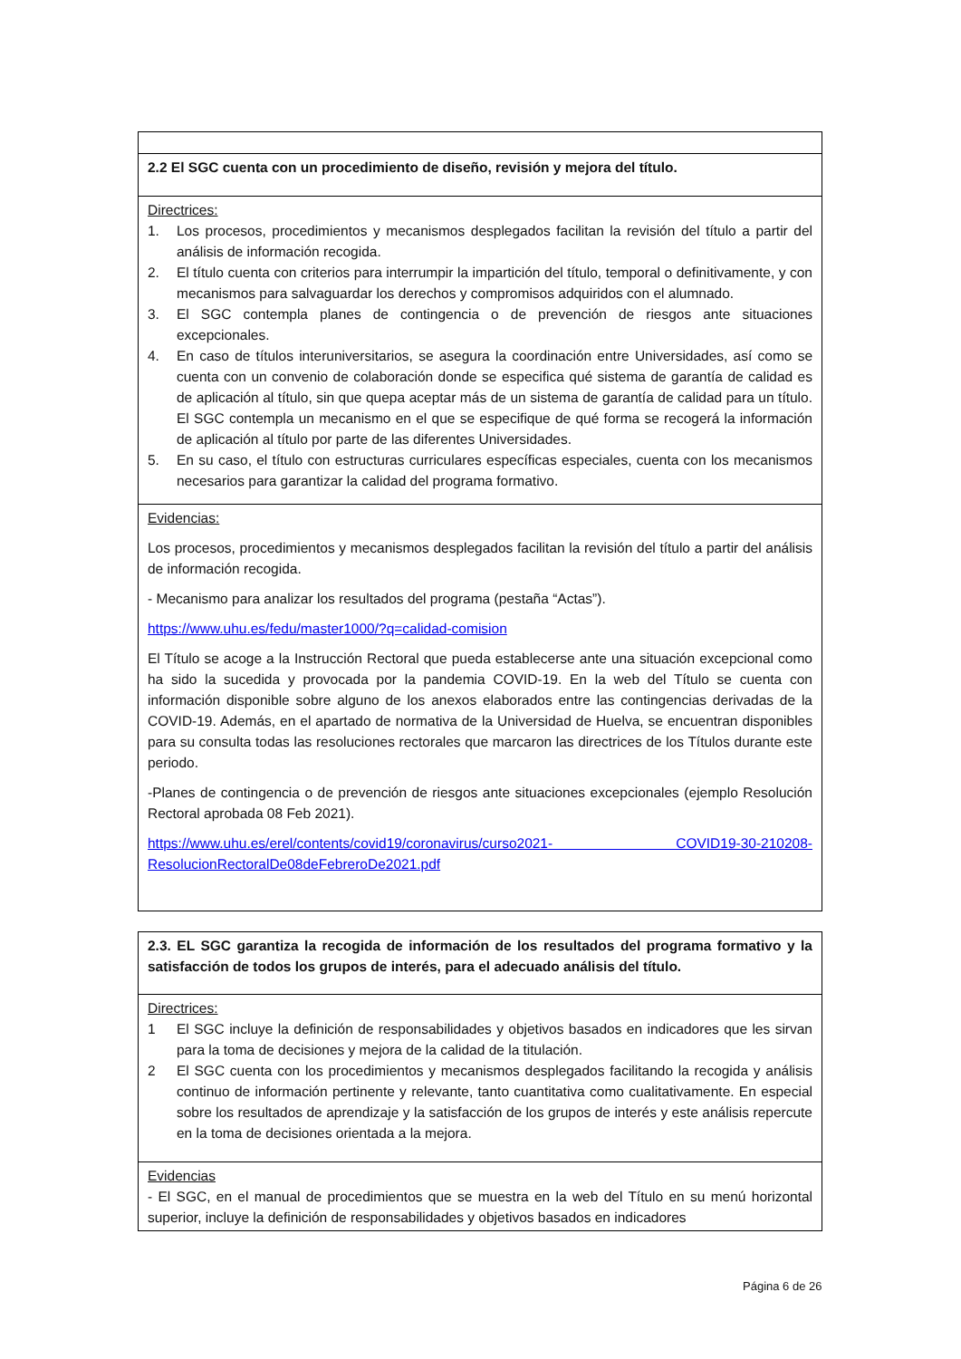| 2.2 El SGC cuenta con un procedimiento de diseño, revisión y mejora del título. |
| Directrices: 1. Los procesos, procedimientos y mecanismos desplegados facilitan la revisión del título a partir del análisis de información recogida. 2. El título cuenta con criterios para interrumpir la impartición del título, temporal o definitivamente, y con mecanismos para salvaguardar los derechos y compromisos adquiridos con el alumnado. 3. El SGC contempla planes de contingencia o de prevención de riesgos ante situaciones excepcionales. 4. En caso de títulos interuniversitarios, se asegura la coordinación entre Universidades, así como se cuenta con un convenio de colaboración donde se especifica qué sistema de garantía de calidad es de aplicación al título, sin que quepa aceptar más de un sistema de garantía de calidad para un título. El SGC contempla un mecanismo en el que se especifique de qué forma se recogerá la información de aplicación al título por parte de las diferentes Universidades. 5. En su caso, el título con estructuras curriculares específicas especiales, cuenta con los mecanismos necesarios para garantizar la calidad del programa formativo. |
| Evidencias: Los procesos, procedimientos y mecanismos desplegados facilitan la revisión del título a partir del análisis de información recogida. - Mecanismo para analizar los resultados del programa (pestaña “Actas”). https://www.uhu.es/fedu/master1000/?q=calidad-comision El Título se acoge a la Instrucción Rectoral que pueda establecerse ante una situación excepcional como ha sido la sucedida y provocada por la pandemia COVID-19. En la web del Título se cuenta con información disponible sobre alguno de los anexos elaborados entre las contingencias derivadas de la COVID-19. Además, en el apartado de normativa de la Universidad de Huelva, se encuentran disponibles para su consulta todas las resoluciones rectorales que marcaron las directrices de los Títulos durante este periodo. -Planes de contingencia o de prevención de riesgos ante situaciones excepcionales (ejemplo Resolución Rectoral aprobada 08 Feb 2021). https://www.uhu.es/erel/contents/covid19/coronavirus/curso2021- COVID19-30-210208-ResolucionRectoralDe08deFebreroDe2021.pdf |
| 2.3. EL SGC garantiza la recogida de información de los resultados del programa formativo y la satisfacción de todos los grupos de interés, para el adecuado análisis del título. |
| Directrices: 1 El SGC incluye la definición de responsabilidades y objetivos basados en indicadores que les sirvan para la toma de decisiones y mejora de la calidad de la titulación. 2 El SGC cuenta con los procedimientos y mecanismos desplegados facilitando la recogida y análisis continuo de información pertinente y relevante, tanto cuantitativa como cualitativamente. En especial sobre los resultados de aprendizaje y la satisfacción de los grupos de interés y este análisis repercute en la toma de decisiones orientada a la mejora. |
| Evidencias - El SGC, en el manual de procedimientos que se muestra en la web del Título en su menú horizontal superior, incluye la definición de responsabilidades y objetivos basados en indicadores |
Página 6 de 26